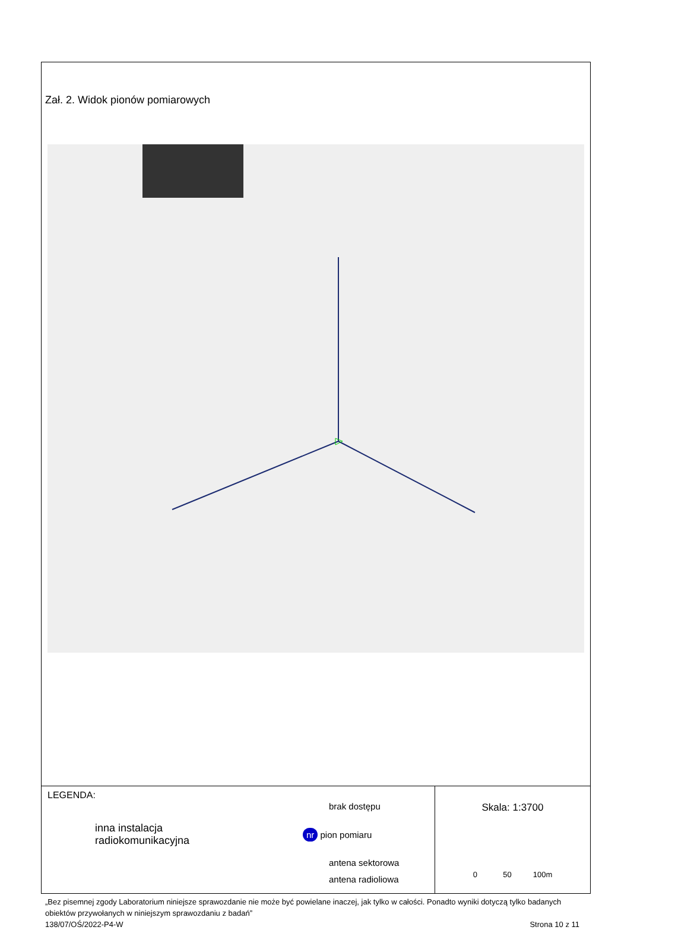Zał. 2. Widok pionów pomiarowych
LEGENDA:
inna instalacja
radiokomunikacyjna
brak dostępu
nr pion pomiaru
antena sektorowa
antena radioliowa
Skala: 1:3700
0 50 100m
„Bez pisemnej zgody Laboratorium niniejsze sprawozdanie nie może być powielane inaczej, jak tylko w całości. Ponadto wyniki dotyczą tylko badanych obiektów przywołanych w niniejszym sprawozdaniu z badań”
138/07/OŚ/2022-P4-W Strona 10 z 11